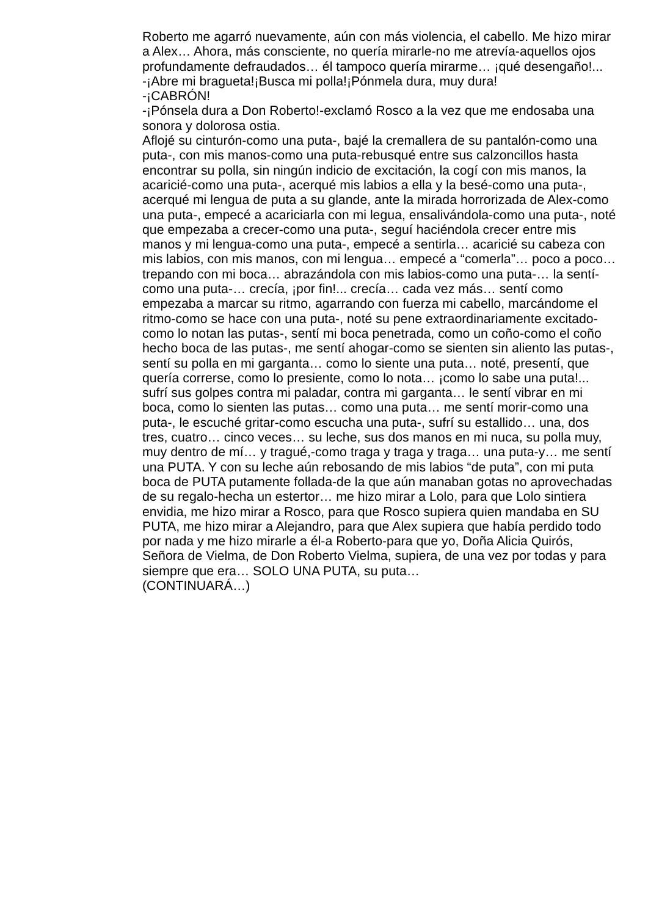Roberto me agarró nuevamente, aún con más violencia, el cabello. Me hizo mirar a Alex… Ahora, más consciente, no quería mirarle-no me atrevía-aquellos ojos profundamente defraudados… él tampoco quería mirarme… ¡qué desengaño!...
-¡Abre mi bragueta!¡Busca mi polla!¡Pónmela dura, muy dura!
-¡CABRÓN!
-¡Pónsela dura a Don Roberto!-exclamó Rosco a la vez que me endosaba una sonora y dolorosa ostia.
Aflojé su cinturón-como una puta-, bajé la cremallera de su pantalón-como una puta-, con mis manos-como una puta-rebusqué entre sus calzoncillos hasta encontrar su polla, sin ningún indicio de excitación, la cogí con mis manos, la acaricié-como una puta-, acerqué mis labios a ella y la besé-como una puta-, acerqué mi lengua de puta a su glande, ante la mirada horrorizada de Alex-como una puta-, empecé a acariciarla con mi legua, ensalivándola-como una puta-, noté que empezaba a crecer-como una puta-, seguí haciéndola crecer entre mis manos y mi lengua-como una puta-, empecé a sentirla… acaricié su cabeza con mis labios, con mis manos, con mi lengua… empecé a “comerla”… poco a poco… trepando con mi boca… abrazándola con mis labios-como una puta-… la sentí-como una puta-… crecía, ¡por fin!... crecía… cada vez más… sentí como empezaba a marcar su ritmo, agarrando con fuerza mi cabello, marcándome el ritmo-como se hace con una puta-, noté su pene extraordinariamente excitado-como lo notan las putas-, sentí mi boca penetrada, como un coño-como el coño hecho boca de las putas-, me sentí ahogar-como se sienten sin aliento las putas-, sentí su polla en mi garganta… como lo siente una puta… noté, presentí, que quería correrse, como lo presiente, como lo nota… ¡como lo sabe una puta!... sufrí sus golpes contra mi paladar, contra mi garganta… le sentí vibrar en mi boca, como lo sienten las putas… como una puta… me sentí morir-como una puta-, le escuché gritar-como escucha una puta-, sufrí su estallido… una, dos tres, cuatro… cinco veces… su leche, sus dos manos en mi nuca, su polla muy, muy dentro de mí… y tragué,-como traga y traga y traga… una puta-y… me sentí una PUTA. Y con su leche aún rebosando de mis labios “de puta”, con mi puta boca de PUTA putamente follada-de la que aún manaban gotas no aprovechadas de su regalo-hecha un estertor… me hizo mirar a Lolo, para que Lolo sintiera envidia, me hizo mirar a Rosco, para que Rosco supiera quien mandaba en SU PUTA, me hizo mirar a Alejandro, para que Alex supiera que había perdido todo por nada y me hizo mirarle a él-a Roberto-para que yo, Doña Alicia Quirós, Señora de Vielma, de Don Roberto Vielma, supiera, de una vez por todas y para siempre que era… SOLO UNA PUTA, su puta…
(CONTINUARÁ…)